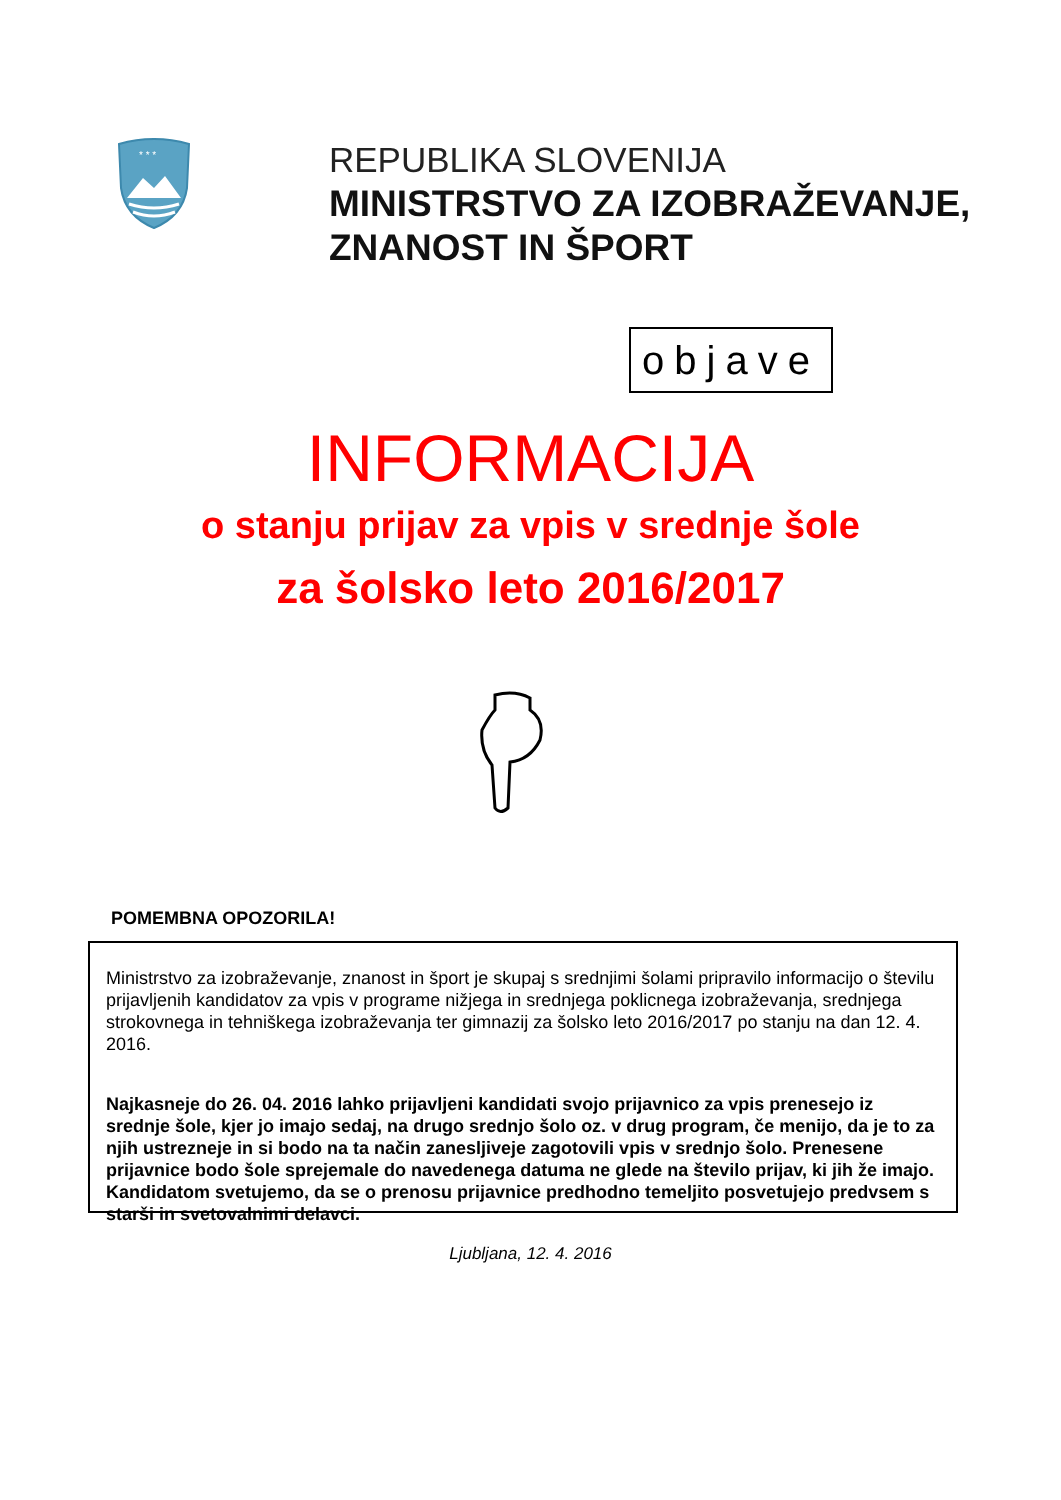* * *
REPUBLIKA SLOVENIJA
MINISTRSTVO ZA IZOBRAŽEVANJE,
ZNANOST IN ŠPORT
objave
INFORMACIJA
o stanju prijav za vpis v srednje šole
za šolsko leto 2016/2017
POMEMBNA OPOZORILA!
Ministrstvo za izobraževanje, znanost in šport je skupaj s srednjimi šolami pripravilo informacijo o številu prijavljenih kandidatov za vpis v programe nižjega in srednjega poklicnega izobraževanja, srednjega strokovnega in tehniškega izobraževanja ter gimnazij za šolsko leto 2016/2017 po stanju na dan 12. 4. 2016.
Najkasneje do 26. 04. 2016 lahko prijavljeni kandidati svojo prijavnico za vpis prenesejo iz srednje šole, kjer jo imajo sedaj, na drugo srednjo šolo oz. v drug program, če menijo, da je to za njih ustrezneje in si bodo na ta način zanesljiveje zagotovili vpis v srednjo šolo. Prenesene prijavnice bodo šole sprejemale do navedenega datuma ne glede na število prijav, ki jih že imajo. Kandidatom svetujemo, da se o prenosu prijavnice predhodno temeljito posvetujejo predvsem s starši in svetovalnimi delavci.
Ljubljana, 12. 4. 2016